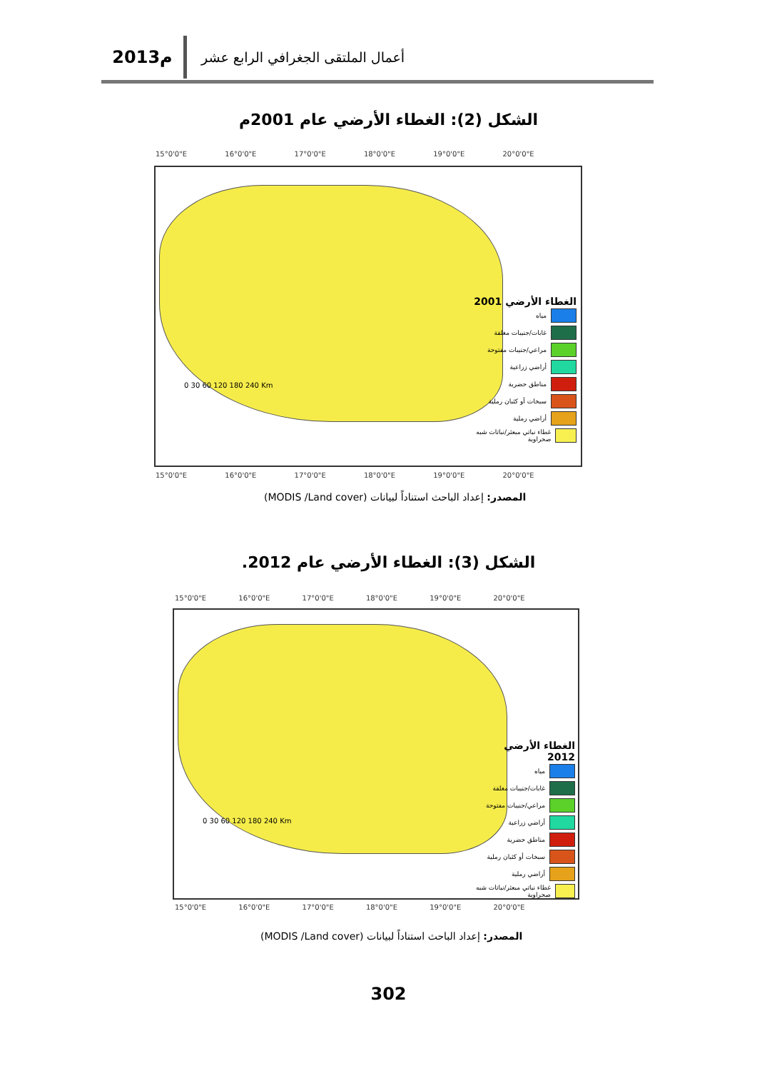2013م
أعمال الملتقى الجغرافي الرابع عشر
الشكل (2): الغطاء الأرضي عام 2001م
15°0'0"E 16°0'0"E 17°0'0"E 18°0'0"E 19°0'0"E 20°0'0"E
الغطاء الأرضي 2001
مياه
غابات/جنيبات مغلقة
مراعي/جنيبات مفتوحة
أراضي زراعية
مناطق حضرية
سبخات أو كثبان رملية
أراضي رملية
غطاء نباتي مبعثر/نباتات شبه صحراوية
0 30 60 120 180 240 Km
15°0'0"E 16°0'0"E 17°0'0"E 18°0'0"E 19°0'0"E 20°0'0"E
المصدر: إعداد الباحث استناداً لبيانات (MODIS /Land cover)
الشكل (3): الغطاء الأرضي عام 2012.
15°0'0"E 16°0'0"E 17°0'0"E 18°0'0"E 19°0'0"E 20°0'0"E
الغطاء الأرضي 2012
مياه
غابات/جنيبات مغلقة
مراعي/جنيبات مفتوحة
أراضي زراعية
مناطق حضرية
سبخات أو كثبان رملية
أراضي رملية
غطاء نباتي مبعثر/نباتات شبه صحراوية
0 30 60 120 180 240 Km
15°0'0"E 16°0'0"E 17°0'0"E 18°0'0"E 19°0'0"E 20°0'0"E
المصدر: إعداد الباحث استناداً لبيانات (MODIS /Land cover)
302